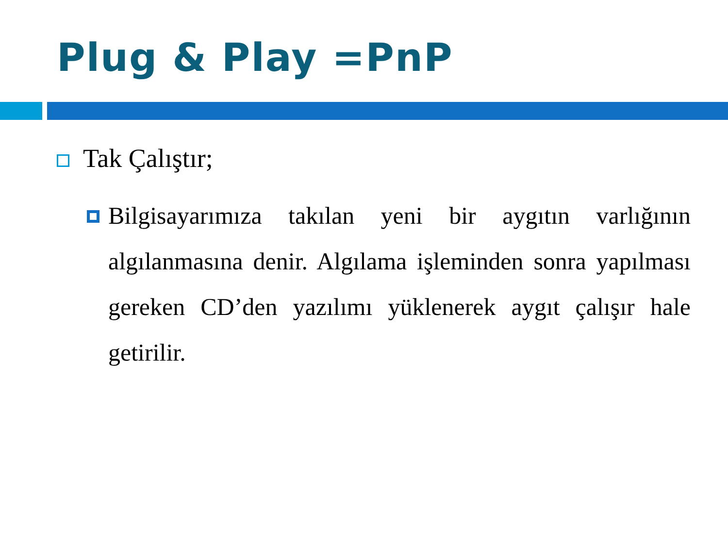Plug & Play =PnP
Tak Çalıştır;
Bilgisayarımıza takılan yeni bir aygıtın varlığının algılanmasına denir. Algılama işleminden sonra yapılması gereken CD’den yazılımı yüklenerek aygıt çalışır hale getirilir.